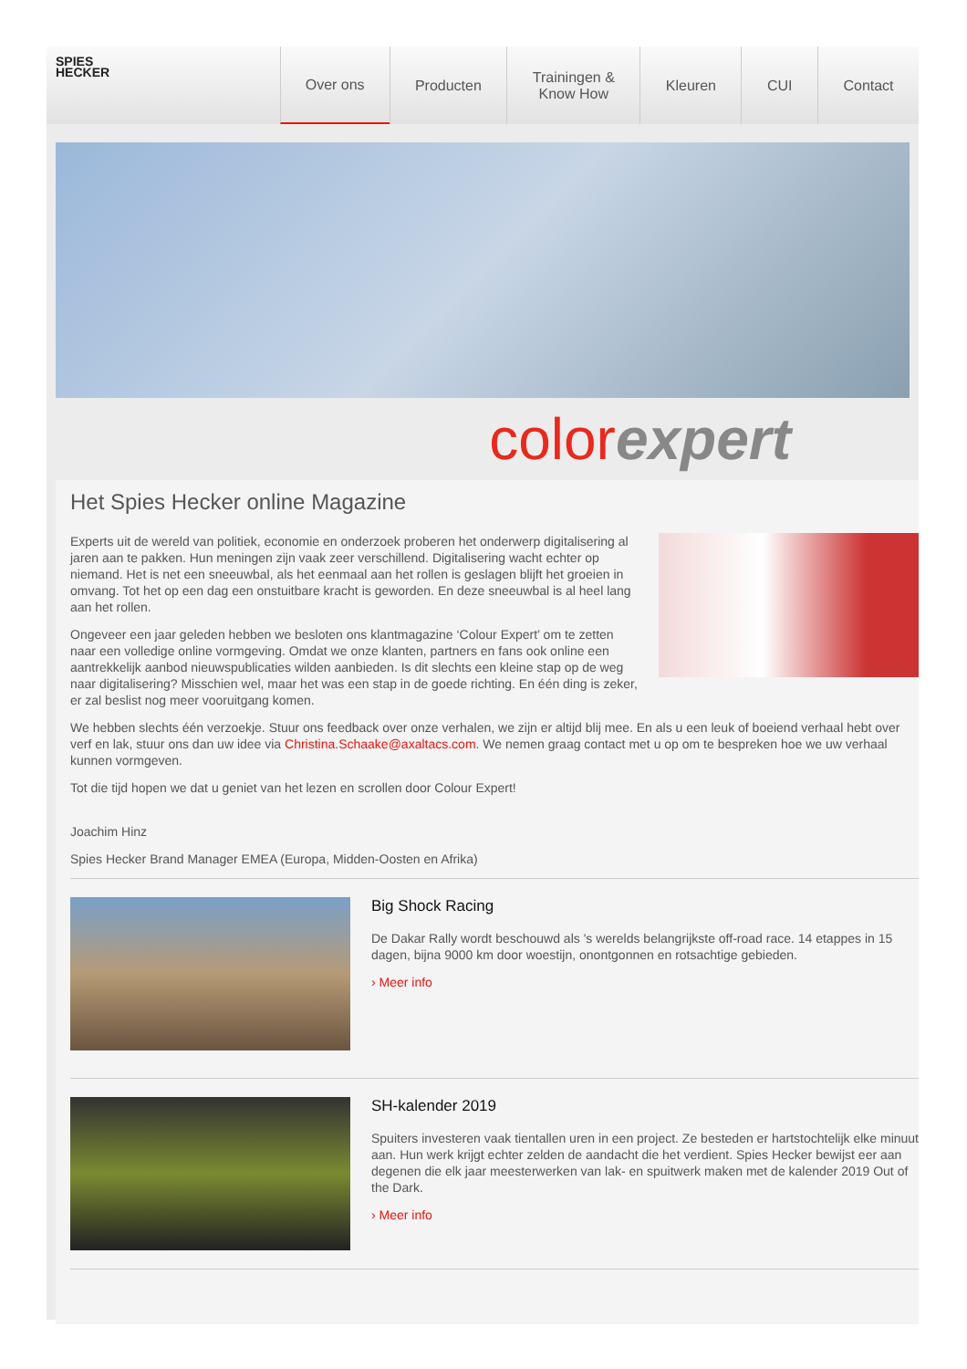SPIES
HECKER
Over ons Producten Trainingen &
Know How Kleuren CUI Contact
color expert
Het Spies Hecker online Magazine
Experts uit de wereld van politiek, economie en onderzoek proberen het onderwerp digitalisering al jaren aan te pakken. Hun meningen zijn vaak zeer verschillend. Digitalisering wacht echter op niemand. Het is net een sneeuwbal, als het eenmaal aan het rollen is geslagen blijft het groeien in omvang. Tot het op een dag een onstuitbare kracht is geworden. En deze sneeuwbal is al heel lang aan het rollen.
Ongeveer een jaar geleden hebben we besloten ons klantmagazine ‘Colour Expert’ om te zetten naar een volledige online vormgeving. Omdat we onze klanten, partners en fans ook online een aantrekkelijk aanbod nieuwspublicaties wilden aanbieden. Is dit slechts een kleine stap op de weg naar digitalisering? Misschien wel, maar het was een stap in de goede richting. En één ding is zeker, er zal beslist nog meer vooruitgang komen.
We hebben slechts één verzoekje. Stuur ons feedback over onze verhalen, we zijn er altijd blij mee. En als u een leuk of boeiend verhaal hebt over verf en lak, stuur ons dan uw idee via Christina.Schaake@axaltacs.com. We nemen graag contact met u op om te bespreken hoe we uw verhaal kunnen vormgeven.
Tot die tijd hopen we dat u geniet van het lezen en scrollen door Colour Expert!
Joachim Hinz
Spies Hecker Brand Manager EMEA (Europa, Midden-Oosten en Afrika)
Big Shock Racing
De Dakar Rally wordt beschouwd als 's werelds belangrijkste off-road race. 14 etappes in 15 dagen, bijna 9000 km door woestijn, onontgonnen en rotsachtige gebieden.
› Meer info
SH-kalender 2019
Spuiters investeren vaak tientallen uren in een project. Ze besteden er hartstochtelijk elke minuut aan. Hun werk krijgt echter zelden de aandacht die het verdient. Spies Hecker bewijst eer aan degenen die elk jaar meesterwerken van lak- en spuitwerk maken met de kalender 2019 Out of the Dark.
› Meer info